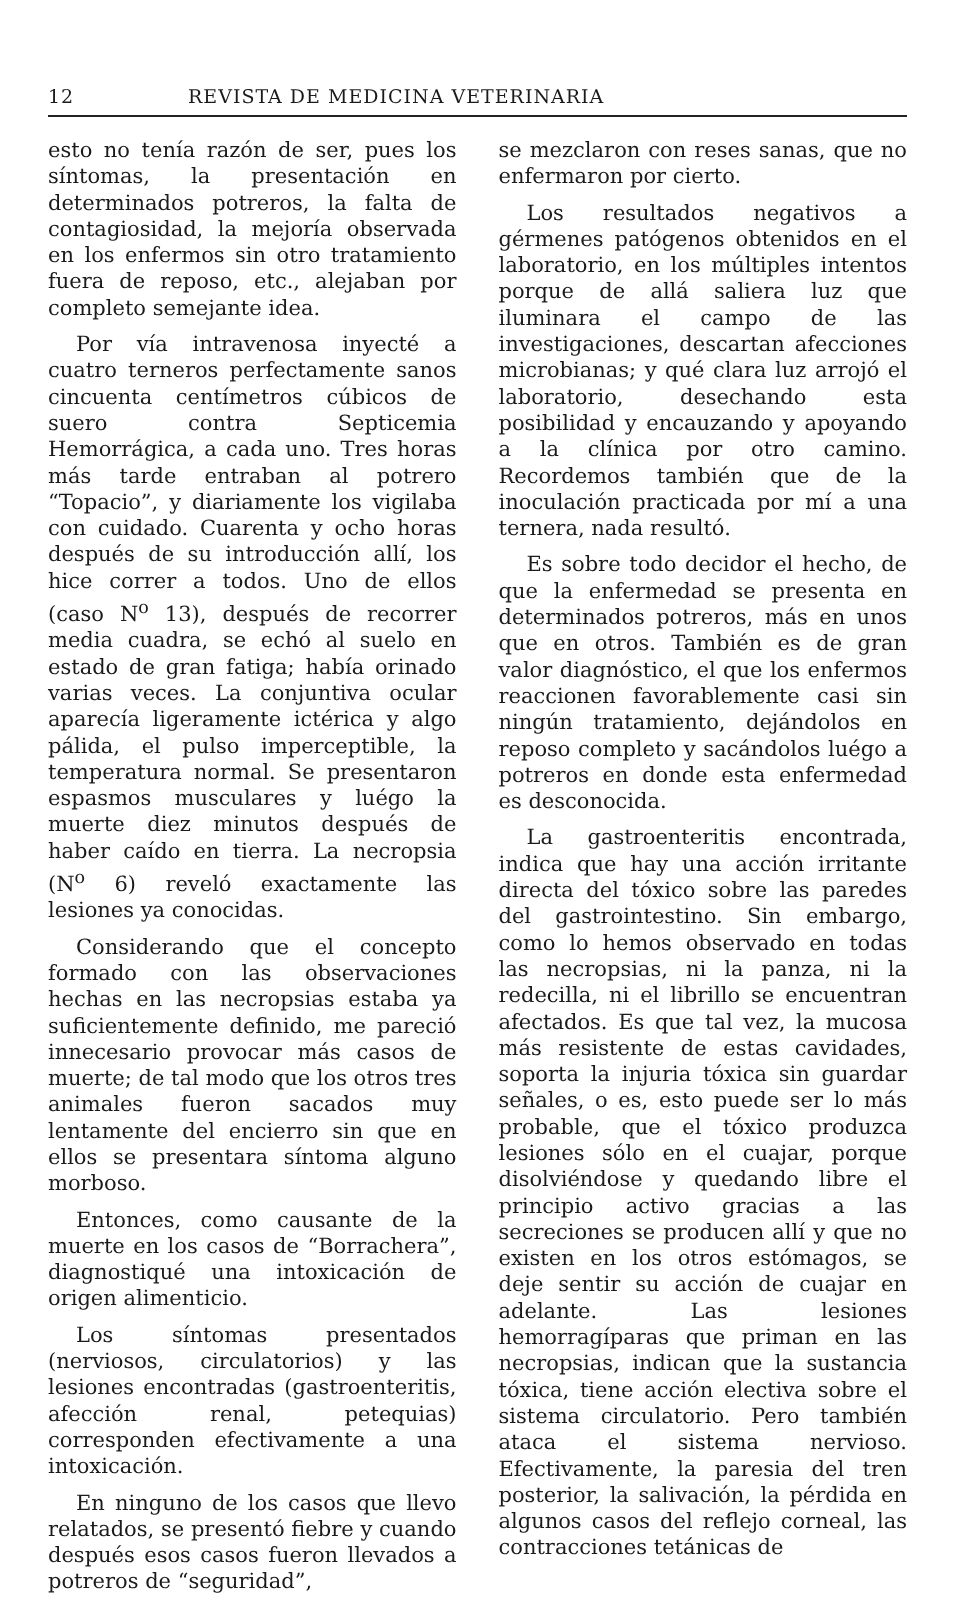12 REVISTA DE MEDICINA VETERINARIA
esto no tenía razón de ser, pues los síntomas, la presentación en determinados potreros, la falta de contagiosidad, la mejoría observada en los enfermos sin otro tratamiento fuera de reposo, etc., alejaban por completo semejante idea.
Por vía intravenosa inyecté a cuatro terneros perfectamente sanos cincuenta centímetros cúbicos de suero contra Septicemia Hemorrágica, a cada uno. Tres horas más tarde entraban al potrero “Topacio”, y diariamente los vigilaba con cuidado. Cuarenta y ocho horas después de su introducción allí, los hice correr a todos. Uno de ellos (caso N<sup>o</sup> 13), después de recorrer media cuadra, se echó al suelo en estado de gran fatiga; había orinado varias veces. La conjuntiva ocular aparecía ligeramente ictérica y algo pálida, el pulso imperceptible, la temperatura normal. Se presentaron espasmos musculares y luégo la muerte diez minutos después de haber caído en tierra. La necropsia (N<sup>o</sup> 6) reveló exactamente las lesiones ya conocidas.
Considerando que el concepto formado con las observaciones hechas en las necropsias estaba ya suficientemente definido, me pareció innecesario provocar más casos de muerte; de tal modo que los otros tres animales fueron sacados muy lentamente del encierro sin que en ellos se presentara síntoma alguno morboso.
Entonces, como causante de la muerte en los casos de “Borrachera”, diagnostiqué una intoxicación de origen alimenticio.
Los síntomas presentados (nerviosos, circulatorios) y las lesiones encontradas (gastroenteritis, afección renal, petequias) corresponden efectivamente a una intoxicación.
En ninguno de los casos que llevo relatados, se presentó fiebre y cuando después esos casos fueron llevados a potreros de “seguridad”,
se mezclaron con reses sanas, que no enfermaron por cierto.
Los resultados negativos a gérmenes patógenos obtenidos en el laboratorio, en los múltiples intentos porque de allá saliera luz que iluminara el campo de las investigaciones, descartan afecciones microbianas; y qué clara luz arrojó el laboratorio, desechando esta posibilidad y encauzando y apoyando a la clínica por otro camino. Recordemos también que de la inoculación practicada por mí a una ternera, nada resultó.
Es sobre todo decidor el hecho, de que la enfermedad se presenta en determinados potreros, más en unos que en otros. También es de gran valor diagnóstico, el que los enfermos reaccionen favorablemente casi sin ningún tratamiento, dejándolos en reposo completo y sacándolos luégo a potreros en donde esta enfermedad es desconocida.
La gastroenteritis encontrada, indica que hay una acción irritante directa del tóxico sobre las paredes del gastrointestino. Sin embargo, como lo hemos observado en todas las necropsias, ni la panza, ni la redecilla, ni el librillo se encuentran afectados. Es que tal vez, la mucosa más resistente de estas cavidades, soporta la injuria tóxica sin guardar señales, o es, esto puede ser lo más probable, que el tóxico produzca lesiones sólo en el cuajar, porque disolviéndose y quedando libre el principio activo gracias a las secreciones se producen allí y que no existen en los otros estómagos, se deje sentir su acción de cuajar en adelante. Las lesiones hemorragíparas que priman en las necropsias, indican que la sustancia tóxica, tiene acción electiva sobre el sistema circulatorio. Pero también ataca el sistema nervioso. Efectivamente, la paresia del tren posterior, la salivación, la pérdida en algunos casos del reflejo corneal, las contracciones tetánicas de